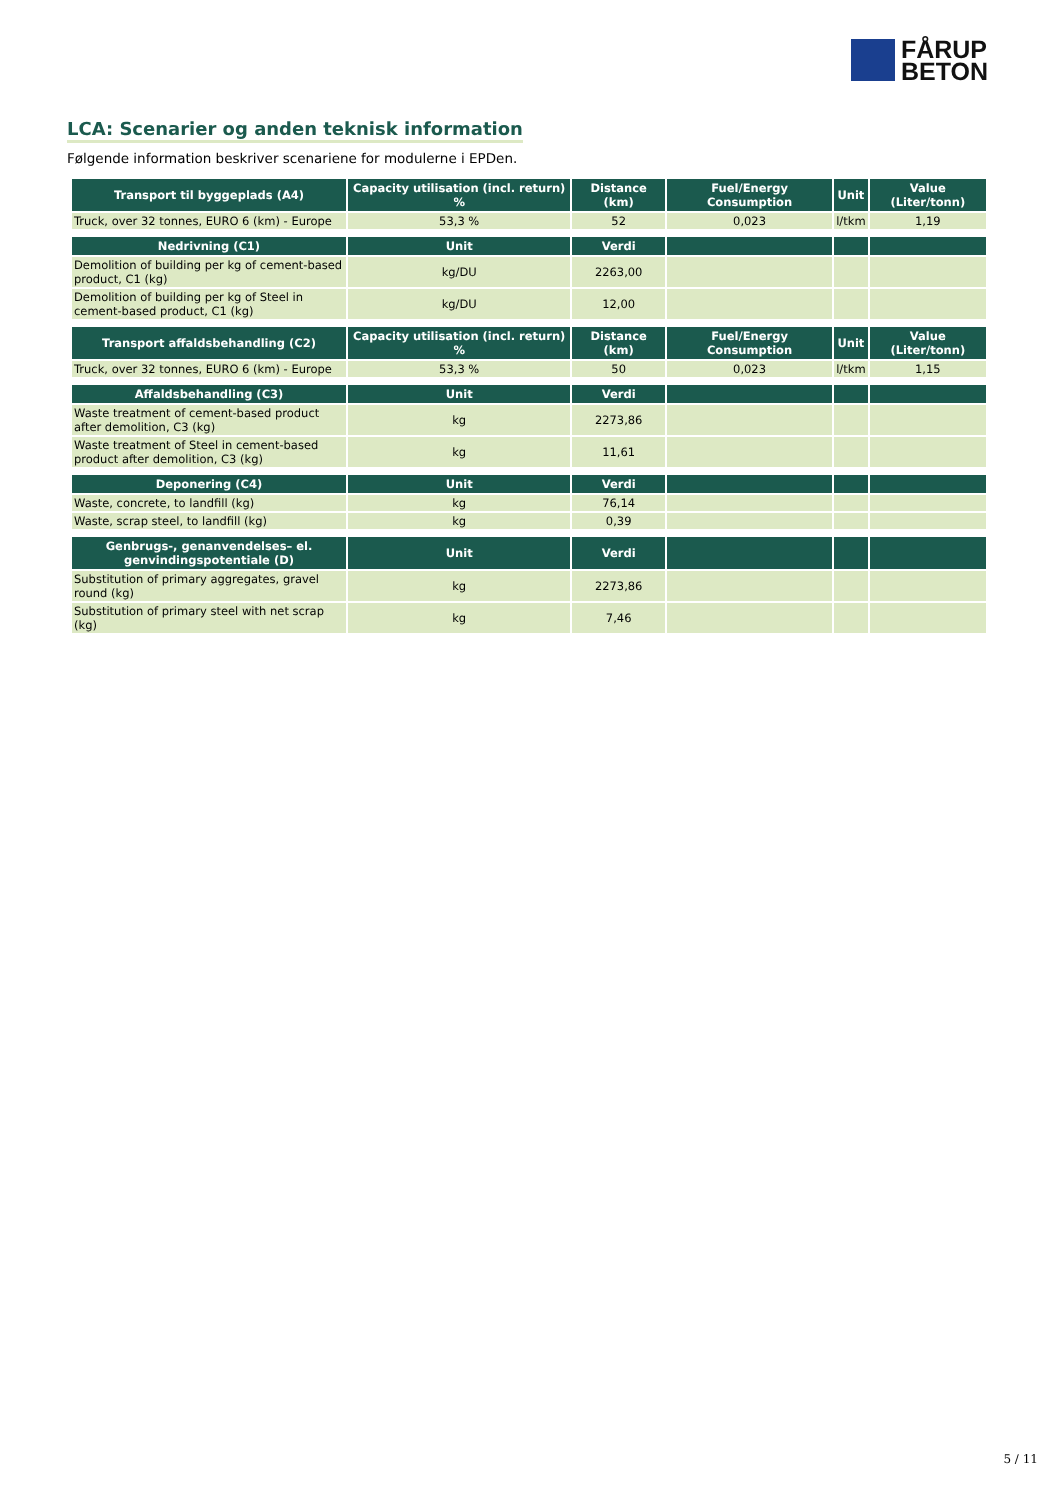FÅRUP
BETON
LCA: Scenarier og anden teknisk information
Følgende information beskriver scenariene for modulerne i EPDen.
| Transport til byggeplads (A4) | Capacity utilisation (incl. return) % | Distance (km) | Fuel/Energy Consumption | Unit | Value (Liter/tonn) |
| --- | --- | --- | --- | --- | --- |
| Truck, over 32 tonnes, EURO 6 (km) - Europe | 53,3 % | 52 | 0,023 | l/tkm | 1,19 |
| Nedrivning (C1) | Unit | Verdi | | | |
| Demolition of building per kg of cement-based product, C1 (kg) | kg/DU | 2263,00 | | | |
| Demolition of building per kg of Steel in cement-based product, C1 (kg) | kg/DU | 12,00 | | | |
| Transport affaldsbehandling (C2) | Capacity utilisation (incl. return) % | Distance (km) | Fuel/Energy Consumption | Unit | Value (Liter/tonn) |
| Truck, over 32 tonnes, EURO 6 (km) - Europe | 53,3 % | 50 | 0,023 | l/tkm | 1,15 |
| Affaldsbehandling (C3) | Unit | Verdi | | | |
| Waste treatment of cement-based product after demolition, C3 (kg) | kg | 2273,86 | | | |
| Waste treatment of Steel in cement-based product after demolition, C3 (kg) | kg | 11,61 | | | |
| Deponering (C4) | Unit | Verdi | | | |
| Waste, concrete, to landfill (kg) | kg | 76,14 | | | |
| Waste, scrap steel, to landfill (kg) | kg | 0,39 | | | |
| Genbrugs-, genanvendelses– el. genvindingspotentiale (D) | Unit | Verdi | | | |
| Substitution of primary aggregates, gravel round (kg) | kg | 2273,86 | | | |
| Substitution of primary steel with net scrap (kg) | kg | 7,46 | | | |
5 / 11